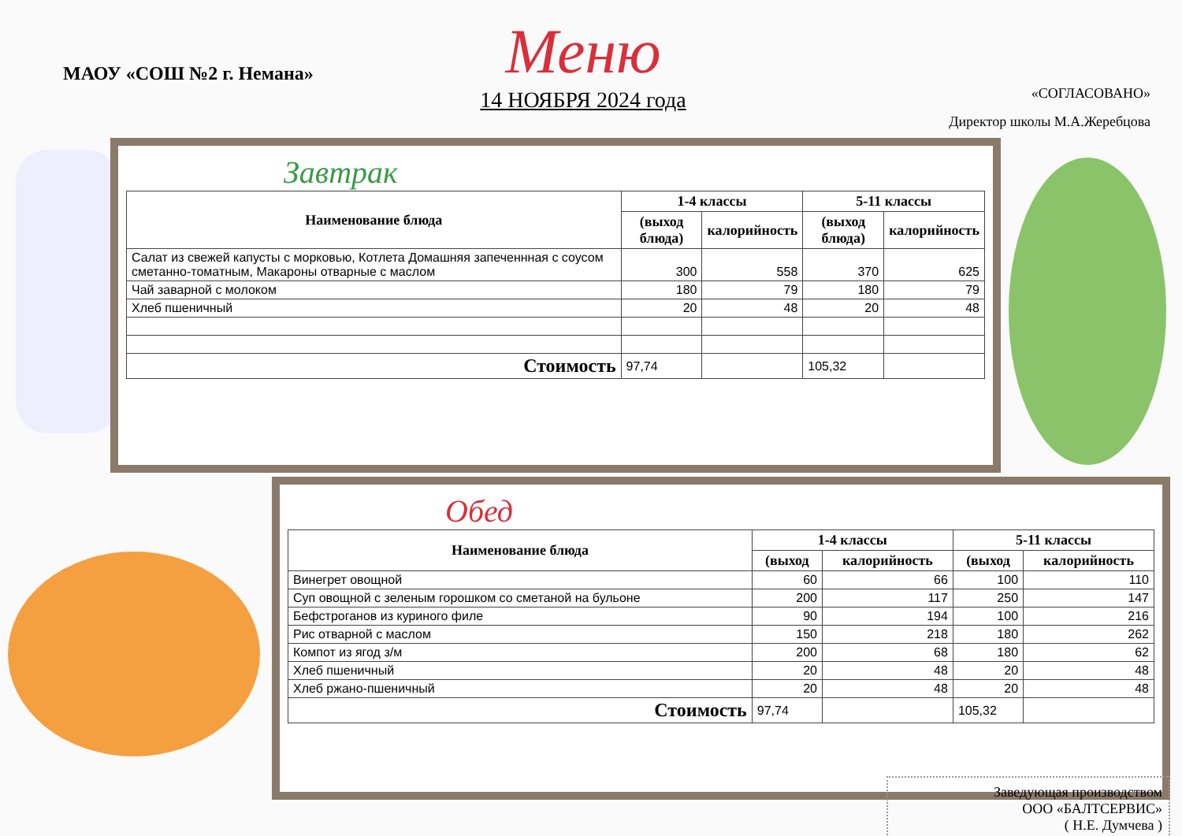МАОУ «СОШ №2 г. Немана»
Меню
14 НОЯБРЯ 2024 года
«СОГЛАСОВАНО»
Директор школы М.А.Жеребцова
Завтрак
| Наименование блюда | 1-4 классы | | 5-11 классы | |
| --- | --- | --- | --- | --- |
| | (выход блюда) | калорийность | (выход блюда) | калорийность |
| Салат из свежей капусты с морковью, Котлета Домашняя запеченнная с соусом сметанно-томатным, Макароны отварные с маслом | 300 | 558 | 370 | 625 |
| Чай заварной с молоком | 180 | 79 | 180 | 79 |
| Хлеб пшеничный | 20 | 48 | 20 | 48 |
| Стоимость | 97,74 | | 105,32 | |
Обед
| Наименование блюда | 1-4 классы | | 5-11 классы | |
| --- | --- | --- | --- | --- |
| | (выход | калорийность | (выход | калорийность |
| Винегрет овощной | 60 | 66 | 100 | 110 |
| Суп овощной с зеленым горошком со сметаной на бульоне | 200 | 117 | 250 | 147 |
| Бефстроганов из куриного филе | 90 | 194 | 100 | 216 |
| Рис отварной с маслом | 150 | 218 | 180 | 262 |
| Компот из ягод з/м | 200 | 68 | 180 | 62 |
| Хлеб пшеничный | 20 | 48 | 20 | 48 |
| Хлеб ржано-пшеничный | 20 | 48 | 20 | 48 |
| Стоимость | 97,74 | | 105,32 | |
Заведующая производством
ООО «БАЛТСЕРВИС»
( Н.Е. Думчева )